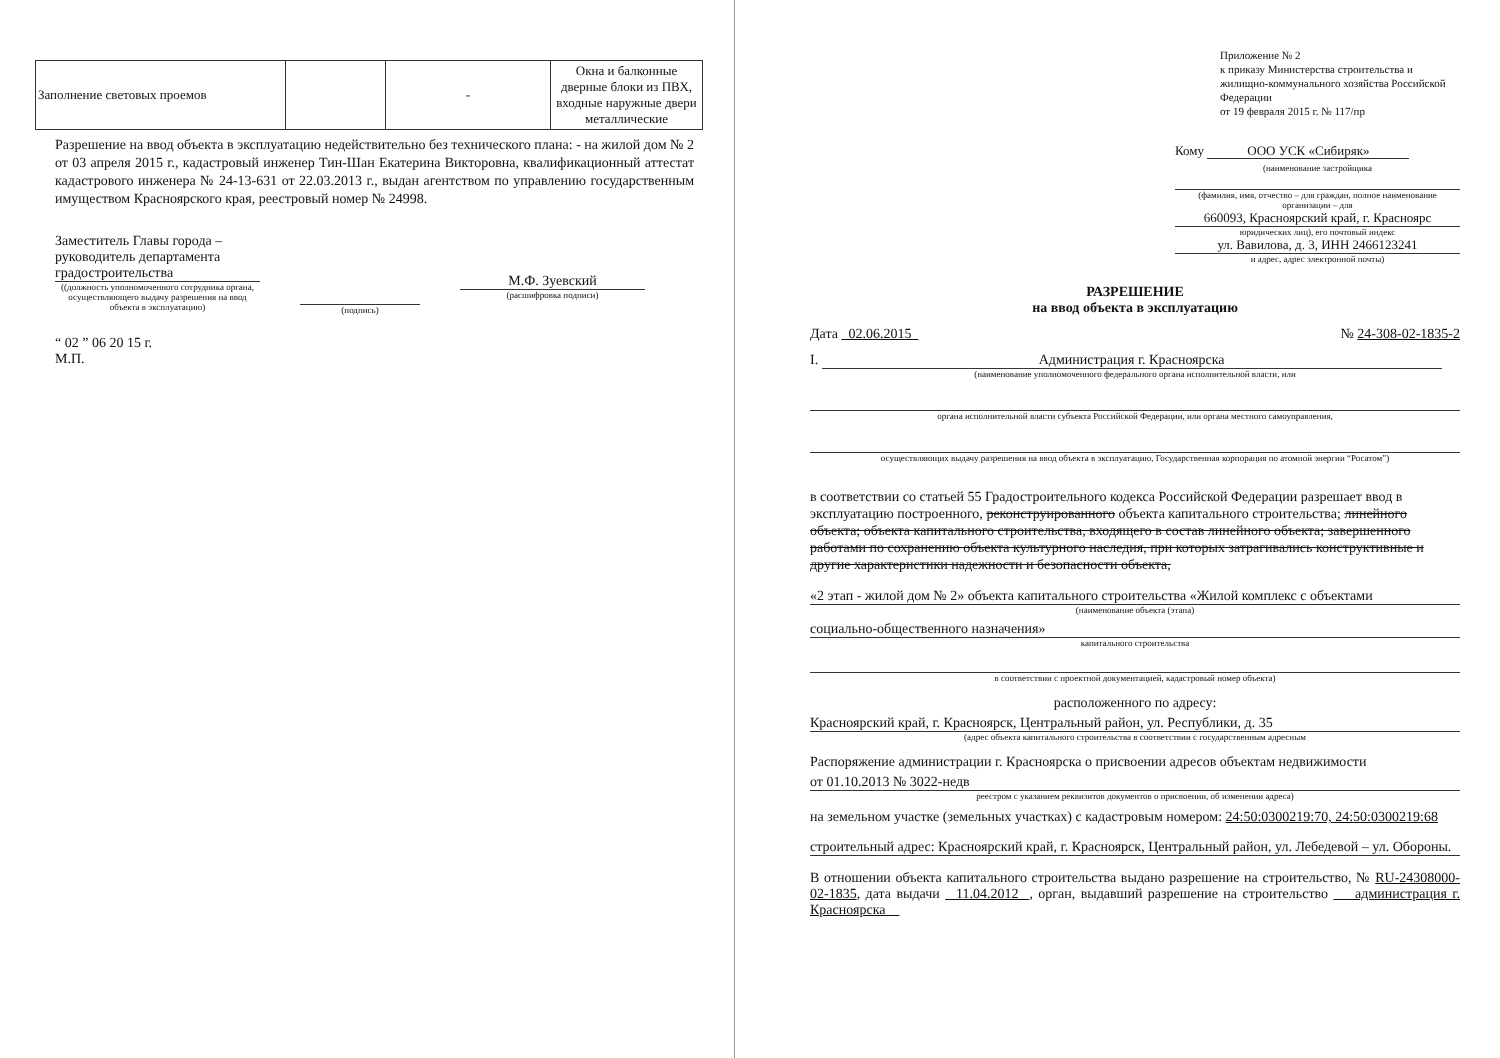| Заполнение световых проемов | | - | Окна и балконные дверные блоки из ПВХ, входные наружные двери металлические |
Разрешение на ввод объекта в эксплуатацию недействительно без технического плана: - на жилой дом № 2 от 03 апреля 2015 г., кадастровый инженер Тин-Шан Екатерина Викторовна, квалификационный аттестат кадастрового инженера № 24-13-631 от 22.03.2013 г., выдан агентством по управлению государственным имуществом Красноярского края, реестровый номер № 24998.
Заместитель Главы города – руководитель департамента градостроительства
((должность уполномоченного сотрудника органа, осуществляющего выдачу разрешения на ввод объекта в эксплуатацию)
(подпись)
М.Ф. Зуевский
(расшифровка подписи)
“ 02 ” 06 20 15 г.
М.П.
Приложение № 2
к приказу Министерства строительства и жилищно-коммунального хозяйства Российской Федерации
от 19 февраля 2015 г. № 117/пр
Кому ООО УСК «Сибиряк»
(наименование застройщика
(фамилия, имя, отчество – для граждан, полное наименование организации – для
660093, Красноярский край, г. Красноярс
юридических лиц), его почтовый индекс
ул. Вавилова, д. 3, ИНН 2466123241
и адрес, адрес электронной почты)
РАЗРЕШЕНИЕ
на ввод объекта в эксплуатацию
Дата 02.06.2015 № 24-308-02-1835-2
I. Администрация г. Красноярска
(наименование уполномоченного федерального органа исполнительной власти, или
органа исполнительной власти субъекта Российской Федерации, или органа местного самоуправления,
осуществляющих выдачу разрешения на ввод объекта в эксплуатацию, Государственная корпорация по атомной энергии “Росатом”)
в соответствии со статьей 55 Градостроительного кодекса Российской Федерации разрешает ввод в эксплуатацию построенного, реконструированного объекта капитального строительства; линейного объекта; объекта капитального строительства, входящего в состав линейного объекта; завершенного работами по сохранению объекта культурного наследия, при которых затрагивались конструктивные и другие характеристики надежности и безопасности объекта,
«2 этап - жилой дом № 2» объекта капитального строительства «Жилой комплекс с объектами
(наименование объекта (этапа)
социально-общественного назначения»
капитального строительства
в соответствии с проектной документацией, кадастровый номер объекта)
расположенного по адресу:
Красноярский край, г. Красноярск, Центральный район, ул. Республики, д. 35
(адрес объекта капитального строительства в соответствии с государственным адресным
Распоряжение администрации г. Красноярска о присвоении адресов объектам недвижимости
от 01.10.2013 № 3022-недв
реестром с указанием реквизитов документов о присвоении, об изменении адреса)
на земельном участке (земельных участках) с кадастровым номером: 24:50:0300219:70, 24:50:0300219:68
строительный адрес: Красноярский край, г. Красноярск, Центральный район, ул. Лебедевой – ул. Обороны.
В отношении объекта капитального строительства выдано разрешение на строительство, № RU-24308000-02-1835, дата выдачи 11.04.2012 , орган, выдавший разрешение на строительство администрация г. Красноярска